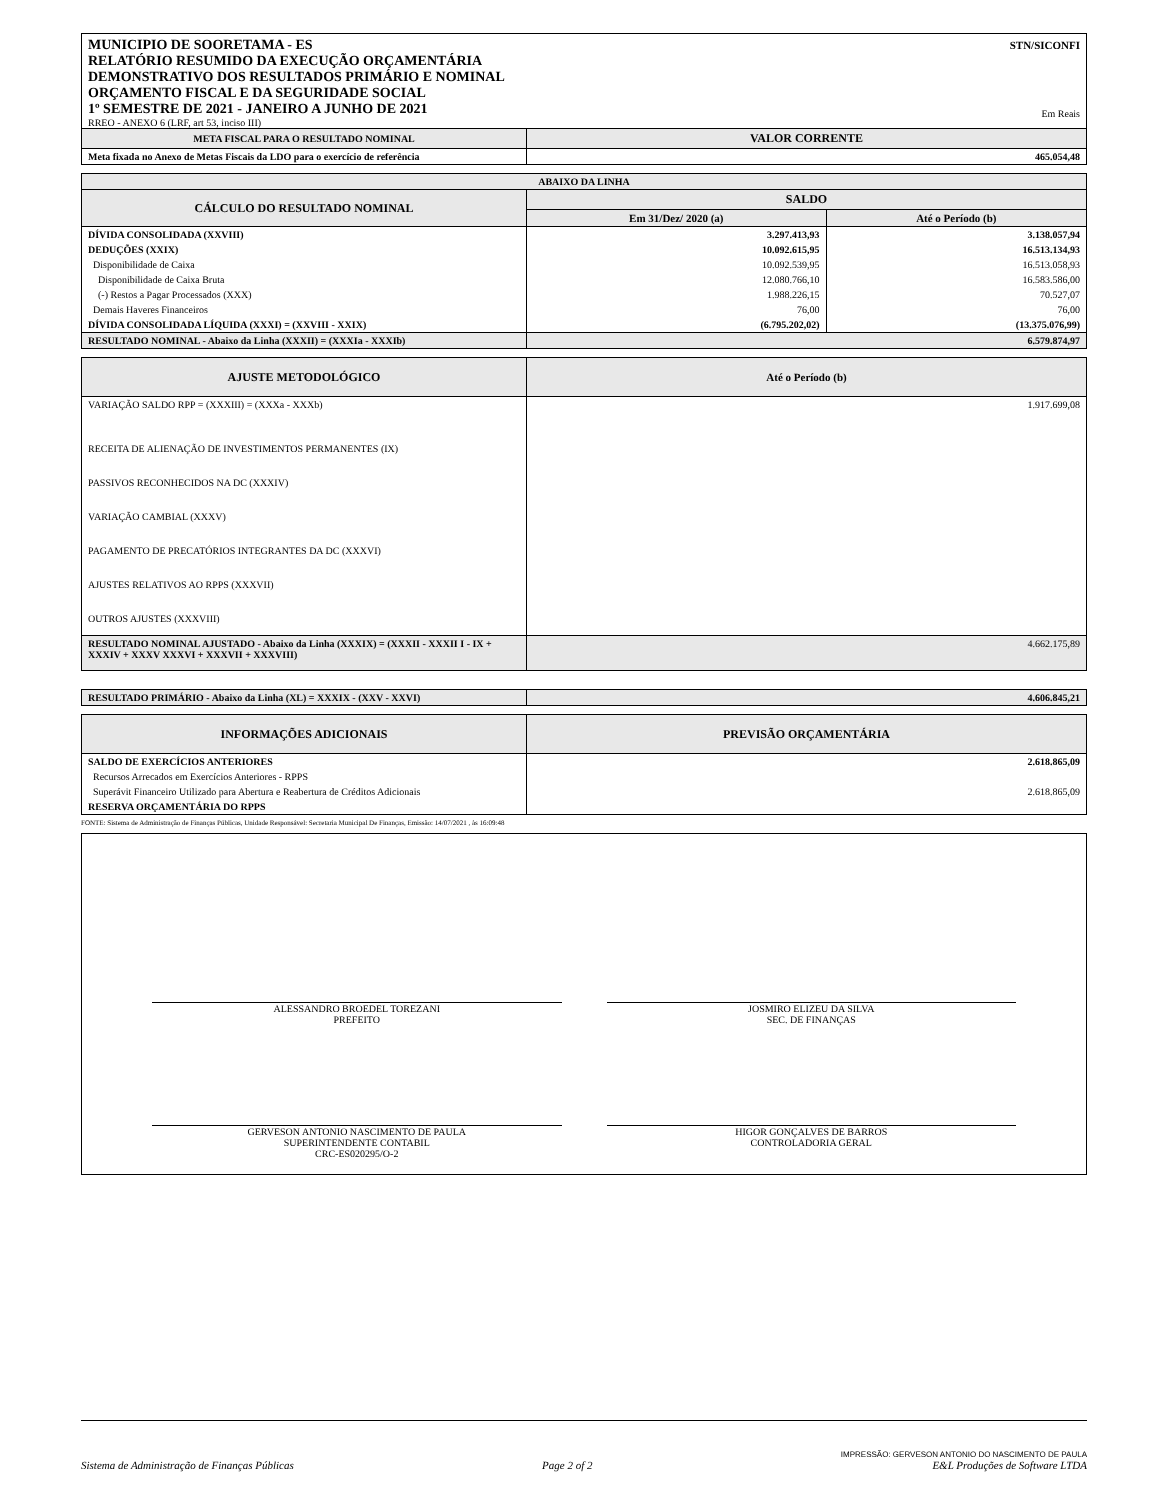MUNICIPIO DE SOORETAMA - ES
RELATÓRIO RESUMIDO DA EXECUÇÃO ORÇAMENTÁRIA
DEMONSTRATIVO DOS RESULTADOS PRIMÁRIO E NOMINAL
ORÇAMENTO FISCAL E DA SEGURIDADE SOCIAL
1º SEMESTRE DE 2021 - JANEIRO A JUNHO DE 2021
RREO - ANEXO 6 (LRF, art 53, inciso III)
STN/SICONFI
Em Reais
| META FISCAL PARA O RESULTADO NOMINAL | VALOR CORRENTE |
| --- | --- |
| Meta fixada no Anexo de Metas Fiscais da LDO para o exercício de referência | 465.054,48 |
| ABAIXO DA LINHA | | |
| --- | --- | --- |
| CÁLCULO DO RESULTADO NOMINAL | SALDO | |
| | Em 31/Dez/ 2020 (a) | Até o Período (b) |
| DÍVIDA CONSOLIDADA (XXVIII) | 3.297.413,93 | 3.138.057,94 |
| DEDUÇÕES (XXIX) | 10.092.615,95 | 16.513.134,93 |
| Disponibilidade de Caixa | 10.092.539,95 | 16.513.058,93 |
| Disponibilidade de Caixa Bruta | 12.080.766,10 | 16.583.586,00 |
| (-) Restos a Pagar Processados (XXX) | 1.988.226,15 | 70.527,07 |
| Demais Haveres Financeiros | 76,00 | 76,00 |
| DÍVIDA CONSOLIDADA LÍQUIDA (XXXI) = (XXVIII - XXIX) | (6.795.202,02) | (13.375.076,99) |
| RESULTADO NOMINAL - Abaixo da Linha (XXXII) = (XXXIa - XXXIb) | 6.579.874,97 | |
| AJUSTE METODOLÓGICO | Até o Período (b) |
| --- | --- |
| VARIAÇÃO SALDO RPP = (XXXIII) = (XXXa - XXXb) | 1.917.699,08 |
| RECEITA DE ALIENAÇÃO DE INVESTIMENTOS PERMANENTES (IX) | |
| PASSIVOS RECONHECIDOS NA DC (XXXIV) | |
| VARIAÇÃO CAMBIAL (XXXV) | |
| PAGAMENTO DE PRECATÓRIOS INTEGRANTES DA DC (XXXVI) | |
| AJUSTES RELATIVOS AO RPPS (XXXVII) | |
| OUTROS AJUSTES (XXXVIII) | |
| RESULTADO NOMINAL AJUSTADO - Abaixo da Linha (XXXIX) = (XXXII - XXXII I - IX + XXXIV + XXXV XXXVI + XXXVII + XXXVIII) | 4.662.175,89 |
| RESULTADO PRIMÁRIO - Abaixo da Linha (XL) = XXXIX - (XXV - XXVI) | 4.606.845,21 |
| INFORMAÇÕES ADICIONAIS | PREVISÃO ORÇAMENTÁRIA |
| --- | --- |
| SALDO DE EXERCÍCIOS ANTERIORES | 2.618.865,09 |
| Recursos Arrecados em Exercícios Anteriores - RPPS | |
| Superávit Financeiro Utilizado para Abertura e Reabertura de Créditos Adicionais | 2.618.865,09 |
| RESERVA ORÇAMENTÁRIA DO RPPS | |
FONTE: Sistema de Administração de Finanças Públicas, Unidade Responsável: Secretaria Municipal De Finanças, Emissão: 14/07/2021 , às 16:09:48
ALESSANDRO BROEDEL TOREZANI
PREFEITO
JOSMIRO ELIZEU DA SILVA
SEC. DE FINANÇAS
GERVESON ANTONIO NASCIMENTO DE PAULA
SUPERINTENDENTE CONTABIL
CRC-ES020295/O-2
HIGOR GONÇALVES DE BARROS
CONTROLADORIA GERAL
Sistema de Administração de Finanças Públicas Page 2 of 2 IMPRESSÃO: GERVESON ANTONIO DO NASCIMENTO DE PAULA
E&L Produções de Software LTDA